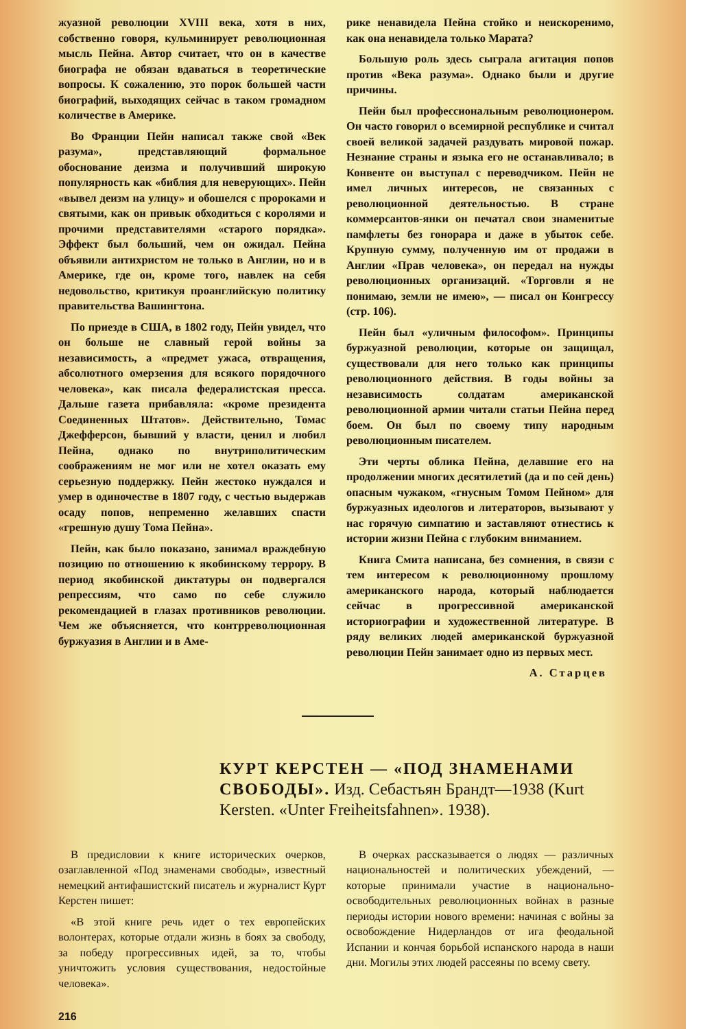жуазной революции XVIII века, хотя в них, собственно говоря, кульминирует революционная мысль Пейна. Автор считает, что он в качестве биографа не обязан вдаваться в теоретические вопросы. К сожалению, это порок большей части биографий, выходящих сейчас в таком громадном количестве в Америке.
Во Франции Пейн написал также свой «Век разума», представляющий формальное обоснование деизма и получивший широкую популярность как «библия для неверующих». Пейн «вывел деизм на улицу» и обошелся с пророками и святыми, как он привык обходиться с королями и прочими представителями «старого порядка». Эффект был больший, чем он ожидал. Пейна объявили антихристом не только в Англии, но и в Америке, где он, кроме того, навлек на себя недовольство, критикуя проанглийскую политику правительства Вашингтона.
По приезде в США, в 1802 году, Пейн увидел, что он больше не славный герой войны за независимость, а «предмет ужаса, отвращения, абсолютного омерзения для всякого порядочного человека», как писала федералистская пресса. Дальше газета прибавляла: «кроме президента Соединенных Штатов». Действительно, Томас Джефферсон, бывший у власти, ценил и любил Пейна, однако по внутриполитическим соображениям не мог или не хотел оказать ему серьезную поддержку. Пейн жестоко нуждался и умер в одиночестве в 1807 году, с честью выдержав осаду попов, непременно желавших спасти «грешную душу Тома Пейна».
Пейн, как было показано, занимал враждебную позицию по отношению к якобинскому террору. В период якобинской диктатуры он подвергался репрессиям, что само по себе служило рекомендацией в глазах противников революции. Чем же объясняется, что контрреволюционная буржуазия в Англии и в Аме-
рике ненавидела Пейна стойко и неискоренимо, как она ненавидела только Марата?
Большую роль здесь сыграла агитация попов против «Века разума». Однако были и другие причины.
Пейн был профессиональным революционером. Он часто говорил о всемирной республике и считал своей великой задачей раздувать мировой пожар. Незнание страны и языка его не останавливало; в Конвенте он выступал с переводчиком. Пейн не имел личных интересов, не связанных с революционной деятельностью. В стране коммерсантов-янки он печатал свои знаменитые памфлеты без гонорара и даже в убыток себе. Крупную сумму, полученную им от продажи в Англии «Прав человека», он передал на нужды революционных организаций. «Торговли я не понимаю, земли не имею», — писал он Конгрессу (стр. 106).
Пейн был «уличным философом». Принципы буржуазной революции, которые он защищал, существовали для него только как принципы революционного действия. В годы войны за независимость солдатам американской революционной армии читали статьи Пейна перед боем. Он был по своему типу народным революционным писателем.
Эти черты облика Пейна, делавшие его на продолжении многих десятилетий (да и по сей день) опасным чужаком, «гнусным Томом Пейном» для буржуазных идеологов и литераторов, вызывают у нас горячую симпатию и заставляют отнестись к истории жизни Пейна с глубоким вниманием.
Книга Смита написана, без сомнения, в связи с тем интересом к революционному прошлому американского народа, который наблюдается сейчас в прогрессивной американской историографии и художественной литературе. В ряду великих людей американской буржуазной революции Пейн занимает одно из первых мест.
А. Старцев
КУРТ КЕРСТЕН — «ПОД ЗНАМЕНАМИ СВОБОДЫ». Изд. Себастьян Брандт—1938 (Kurt Kersten. «Unter Freiheitsfahnen». 1938).
В предисловии к книге исторических очерков, озаглавленной «Под знаменами свободы», известный немецкий антифашистский писатель и журналист Курт Керстен пишет:
«В этой книге речь идет о тех европейских волонтерах, которые отдали жизнь в боях за свободу, за победу прогрессивных идей, за то, чтобы уничтожить условия существования, недостойные человека».
В очерках рассказывается о людях — различных национальностей и политических убеждений, — которые принимали участие в национально-освободительных революционных войнах в разные периоды истории нового времени: начиная с войны за освобождение Нидерландов от ига феодальной Испании и кончая борьбой испанского народа в наши дни. Могилы этих людей рассеяны по всему свету.
216